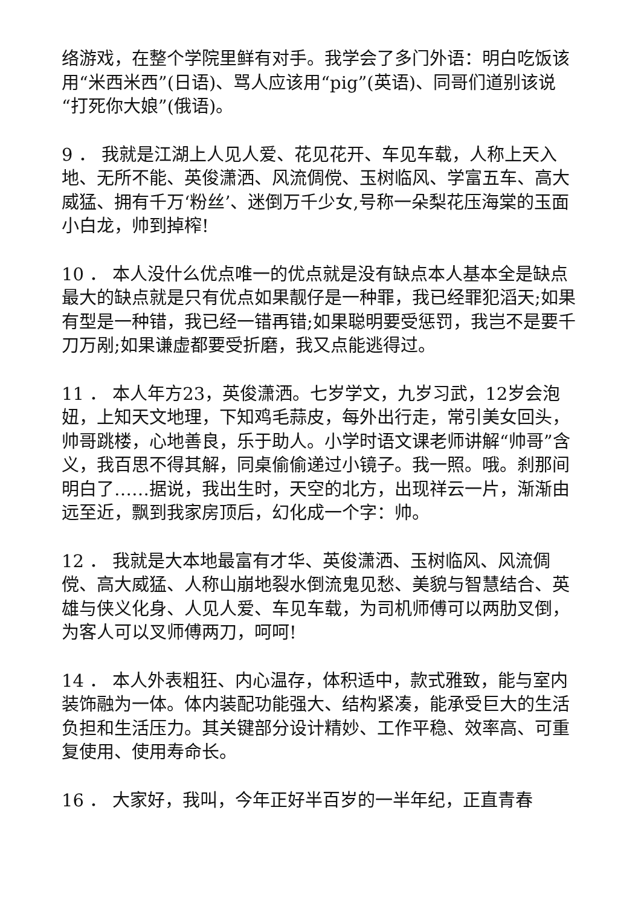络游戏，在整个学院里鲜有对手。我学会了多门外语：明白吃饭该用“米西米西”(日语)、骂人应该用“pig”(英语)、同哥们道别该说“打死你大娘”(俄语)。
9 ． 我就是江湖上人见人爱、花见花开、车见车载，人称上天入地、无所不能、英俊潇洒、风流倜傥、玉树临风、学富五车、高大威猛、拥有千万‘粉丝’、迷倒万千少女,号称一朵梨花压海棠的玉面小白龙，帅到掉榨!
10 ． 本人没什么优点唯一的优点就是没有缺点本人基本全是缺点最大的缺点就是只有优点如果靓仔是一种罪，我已经罪犯滔天;如果有型是一种错，我已经一错再错;如果聪明要受惩罚，我岂不是要千刀万剐;如果谦虚都要受折磨，我又点能逃得过。
11 ． 本人年方23，英俊潇洒。七岁学文，九岁习武，12岁会泡妞，上知天文地理，下知鸡毛蒜皮，每外出行走，常引美女回头，帅哥跳楼，心地善良，乐于助人。小学时语文课老师讲解“帅哥”含义，我百思不得其解，同桌偷偷递过小镜子。我一照。哦。刹那间明白了……据说，我出生时，天空的北方，出现祥云一片，渐渐由远至近，飘到我家房顶后，幻化成一个字：帅。
12 ． 我就是大本地最富有才华、英俊潇洒、玉树临风、风流倜傥、高大威猛、人称山崩地裂水倒流鬼见愁、美貌与智慧结合、英雄与侠义化身、人见人爱、车见车载，为司机师傅可以两肋叉倒，为客人可以叉师傅两刀，呵呵!
14 ． 本人外表粗狂、内心温存，体积适中，款式雅致，能与室内装饰融为一体。体内装配功能强大、结构紧凑，能承受巨大的生活负担和生活压力。其关键部分设计精妙、工作平稳、效率高、可重复使用、使用寿命长。
16 ． 大家好，我叫，今年正好半百岁的一半年纪，正直青春